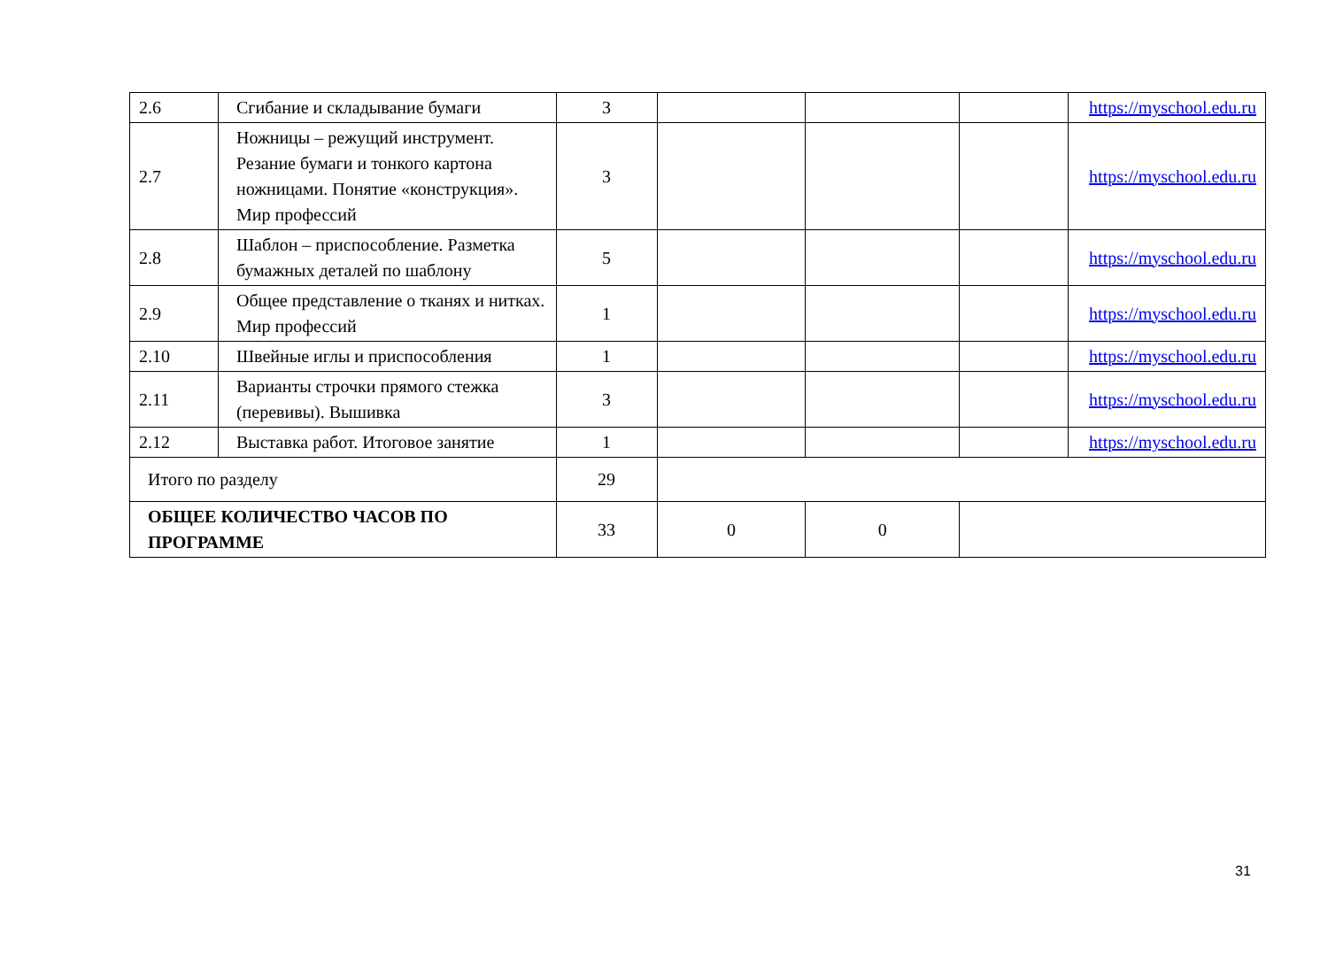| 2.6 | Сгибание и складывание бумаги | 3 | | | | https://myschool.edu.ru |
| 2.7 | Ножницы – режущий инструмент. Резание бумаги и тонкого картона ножницами. Понятие «конструкция». Мир профессий | 3 | | | | https://myschool.edu.ru |
| 2.8 | Шаблон – приспособление. Разметка бумажных деталей по шаблону | 5 | | | | https://myschool.edu.ru |
| 2.9 | Общее представление о тканях и нитках. Мир профессий | 1 | | | | https://myschool.edu.ru |
| 2.10 | Швейные иглы и приспособления | 1 | | | | https://myschool.edu.ru |
| 2.11 | Варианты строчки прямого стежка (перевивы). Вышивка | 3 | | | | https://myschool.edu.ru |
| 2.12 | Выставка работ. Итоговое занятие | 1 | | | | https://myschool.edu.ru |
| Итого по разделу | | 29 | | | | |
| ОБЩЕЕ КОЛИЧЕСТВО ЧАСОВ ПО ПРОГРАММЕ | | 33 | 0 | 0 | | |
31